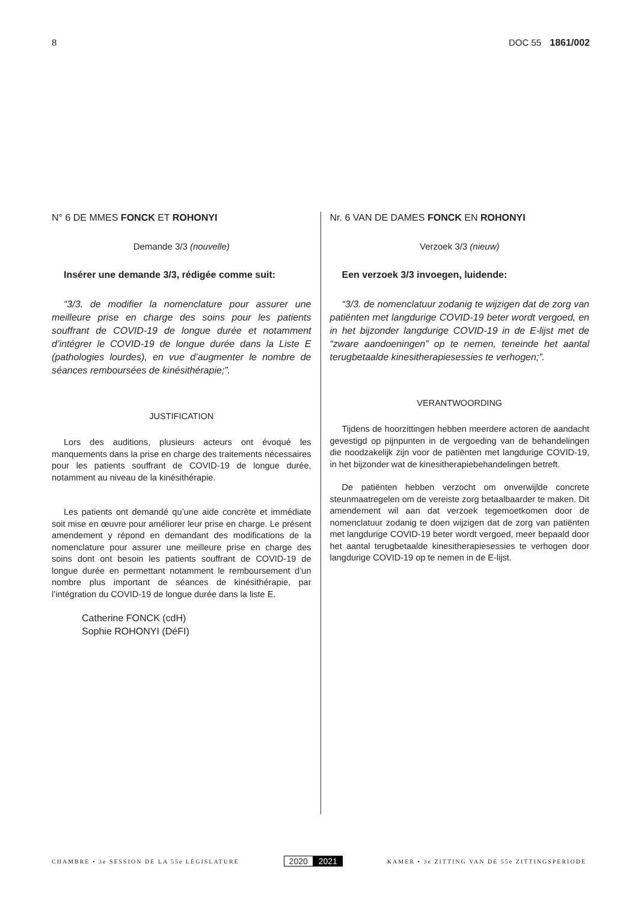8 DOC 55 1861/002
N° 6 DE MMES FONCK ET ROHONYI
Demande 3/3 (nouvelle)
Insérer une demande 3/3, rédigée comme suit:
“3/3. de modifier la nomenclature pour assurer une meilleure prise en charge des soins pour les patients souffrant de COVID-19 de longue durée et notamment d’intégrer le COVID-19 de longue durée dans la Liste E (pathologies lourdes), en vue d’augmenter le nombre de séances remboursées de kinésithérapie;”.
JUSTIFICATION
Lors des auditions, plusieurs acteurs ont évoqué les manquements dans la prise en charge des traitements nécessaires pour les patients souffrant de COVID-19 de longue durée, notamment au niveau de la kinésithérapie.
Les patients ont demandé qu’une aide concrète et immédiate soit mise en œuvre pour améliorer leur prise en charge. Le présent amendement y répond en demandant des modifications de la nomenclature pour assurer une meilleure prise en charge des soins dont ont besoin les patients souffrant de COVID-19 de longue durée en permettant notamment le remboursement d’un nombre plus important de séances de kinésithérapie, par l’intégration du COVID-19 de longue durée dans la liste E.
Catherine FONCK (cdH)
Sophie ROHONYI (DéFI)
Nr. 6 VAN DE DAMES FONCK EN ROHONYI
Verzoek 3/3 (nieuw)
Een verzoek 3/3 invoegen, luidende:
“3/3. de nomenclatuur zodanig te wijzigen dat de zorg van patiënten met langdurige COVID-19 beter wordt vergoed, en in het bijzonder langdurige COVID-19 in de E-lijst met de “zware aandoeningen” op te nemen, teneinde het aantal terugbetaalde kinesitherapiesessies te verhogen;”.
VERANTWOORDING
Tijdens de hoorzittingen hebben meerdere actoren de aandacht gevestigd op pijnpunten in de vergoeding van de behandelingen die noodzakelijk zijn voor de patiënten met langdurige COVID-19, in het bijzonder wat de kinesitherapiebehandelingen betreft.
De patiënten hebben verzocht om onverwijlde concrete steunmaatregelen om de vereiste zorg betaalbaarder te maken. Dit amendement wil aan dat verzoek tegemoetkomen door de nomenclatuur zodanig te doen wijzigen dat de zorg van patiënten met langdurige COVID-19 beter wordt vergoed, meer bepaald door het aantal terugbetaalde kinesitherapiesessies te verhogen door langdurige COVID-19 op te nemen in de E-lijst.
CHAMBRE • 3e SESSION DE LA 55e LÉGISLATURE 2020 2021 KAMER • 3e ZITTING VAN DE 55e ZITTINGSPERIODE